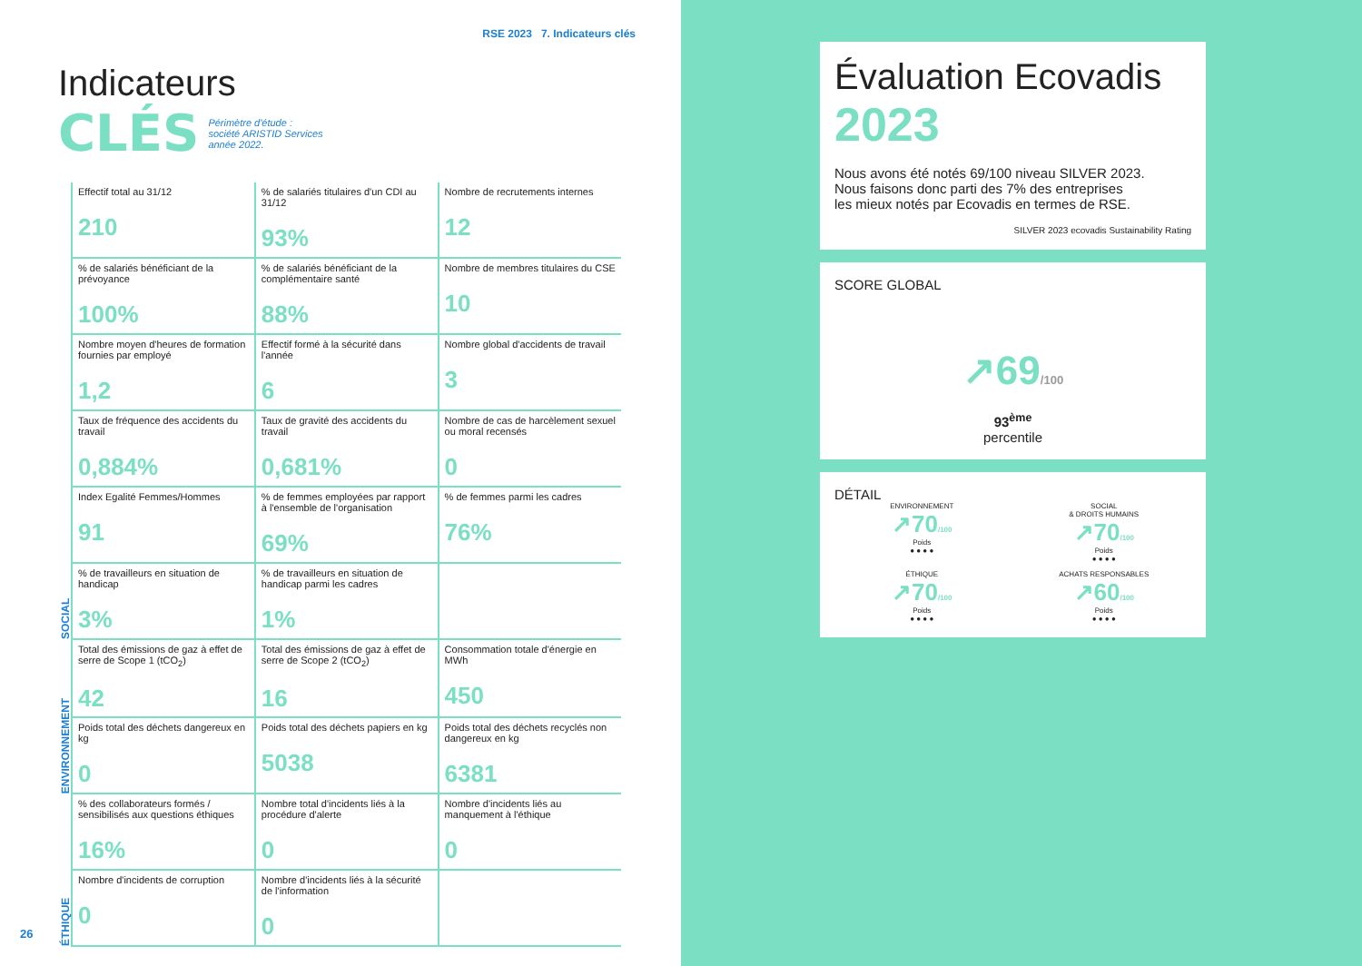RSE 2023 7. Indicateurs clés
Indicateurs
CLÉS Périmètre d'étude :
société ARISTID Services
année 2022.
| SOCIAL | Effectif total au 31/12 210 | % de salariés titulaires d'un CDI au 31/12 93% | Nombre de recrutements internes 12 |
| | % de salariés bénéficiant de la prévoyance 100% | % de salariés bénéficiant de la complémentaire santé 88% | Nombre de membres titulaires du CSE 10 |
| | Nombre moyen d'heures de formation fournies par employé 1,2 | Effectif formé à la sécurité dans l'année 6 | Nombre global d'accidents de travail 3 |
| | Taux de fréquence des accidents du travail 0,884% | Taux de gravité des accidents du travail 0,681% | Nombre de cas de harcèlement sexuel ou moral recensés 0 |
| | Index Egalité Femmes/Hommes 91 | % de femmes employées par rapport à l'ensemble de l'organisation 69% | % de femmes parmi les cadres 76% |
| | % de travailleurs en situation de handicap 3% | % de travailleurs en situation de handicap parmi les cadres 1% | |
| ENVIRONNEMENT | Total des émissions de gaz à effet de serre de Scope 1 (tCO<sub>2</sub>) 42 | Total des émissions de gaz à effet de serre de Scope 2 (tCO<sub>2</sub>) 16 | Consommation totale d'énergie en MWh 450 |
| | Poids total des déchets dangereux en kg 0 | Poids total des déchets papiers en kg 5038 | Poids total des déchets recyclés non dangereux en kg 6381 |
| ÉTHIQUE | % des collaborateurs formés / sensibilisés aux questions éthiques 16% | Nombre total d'incidents liés à la procédure d'alerte 0 | Nombre d'incidents liés au manquement à l'éthique 0 |
| | Nombre d'incidents de corruption 0 | Nombre d'incidents liés à la sécurité de l'information 0 | |
26
Évaluation Ecovadis
2023
Nous avons été notés 69/100 niveau SILVER 2023.
Nous faisons donc parti des 7% des entreprises
les mieux notés par Ecovadis en termes de RSE.
SILVER 2023 ecovadis Sustainability Rating
SCORE GLOBAL
↗69/100
93<sup>ème</sup>
percentile
DÉTAIL
ENVIRONNEMENT
↗70/100
Poids
● ● ● ●
SOCIAL
& DROITS HUMAINS
↗70/100
Poids
● ● ● ●
ÉTHIQUE
↗70/100
Poids
● ● ● ●
ACHATS RESPONSABLES
↗60/100
Poids
● ● ● ●